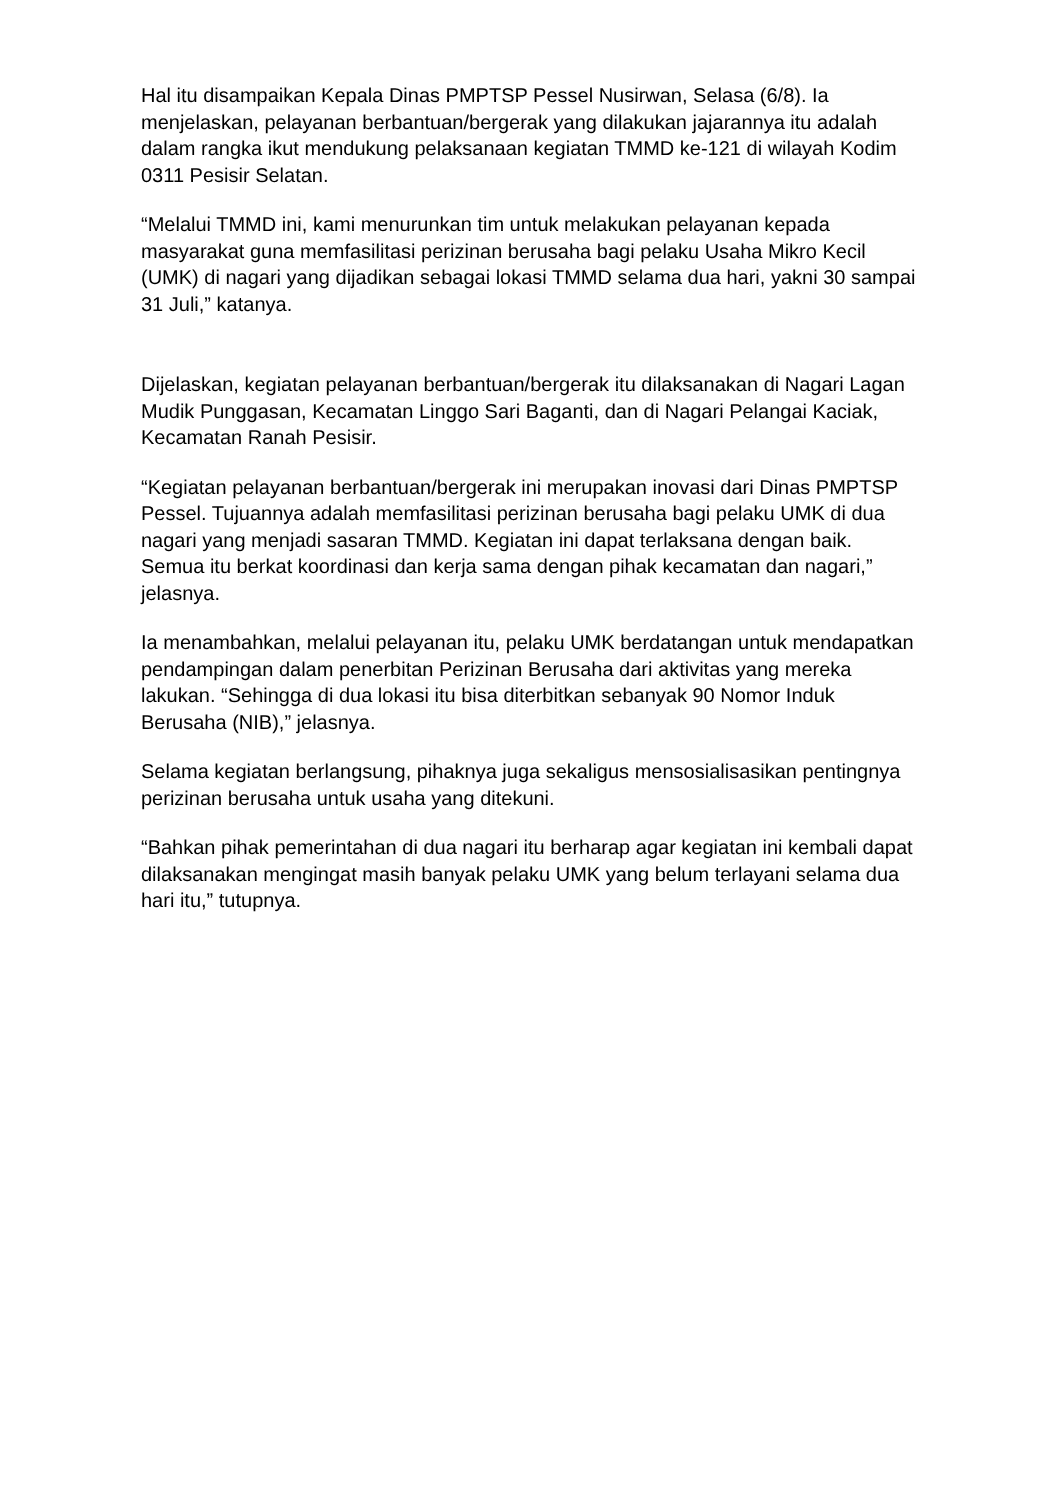Hal itu disampaikan Kepala Dinas PMPTSP Pessel Nusirwan, Selasa (6/8). Ia menjelaskan, pelayanan berbantuan/bergerak yang dilakukan jajarannya itu adalah dalam rangka ikut mendukung pelaksanaan kegiatan TMMD ke-121 di wilayah Kodim 0311 Pesisir Selatan.
“Melalui TMMD ini, kami menurunkan tim untuk melakukan pelayanan kepada masyarakat guna memfasilitasi perizinan berusaha bagi pelaku Usaha Mikro Kecil (UMK) di nagari yang dijadikan sebagai lokasi TMMD selama dua hari, yakni 30 sampai 31 Juli,” katanya.
Dijelaskan, kegiatan pelayanan berbantuan/bergerak itu dilaksanakan di Nagari Lagan Mudik Punggasan, Kecamatan Linggo Sari Baganti, dan di Nagari Pelangai Kaciak, Kecamatan Ranah Pesisir.
“Kegiatan pelayanan berbantuan/bergerak ini merupakan inovasi dari Dinas PMPTSP Pessel. Tujuannya adalah memfasilitasi perizinan berusaha bagi pelaku UMK di dua nagari yang menjadi sasaran TMMD. Kegiatan ini dapat terlaksana dengan baik. Semua itu berkat koordinasi dan kerja sama dengan pihak kecamatan dan nagari,” jelasnya.
Ia menambahkan, melalui pelayanan itu, pelaku UMK berdatangan untuk mendapatkan pendampingan dalam penerbitan Perizinan Berusaha dari aktivitas yang mereka lakukan. “Sehingga di dua lokasi itu bisa diterbitkan sebanyak 90 Nomor Induk Berusaha (NIB),” jelasnya.
Selama kegiatan berlangsung, pihaknya juga sekaligus mensosialisasikan pentingnya perizinan berusaha untuk usaha yang ditekuni.
“Bahkan pihak pemerintahan di dua nagari itu berharap agar kegiatan ini kembali dapat dilaksanakan mengingat masih banyak pelaku UMK yang belum terlayani selama dua hari itu,” tutupnya.